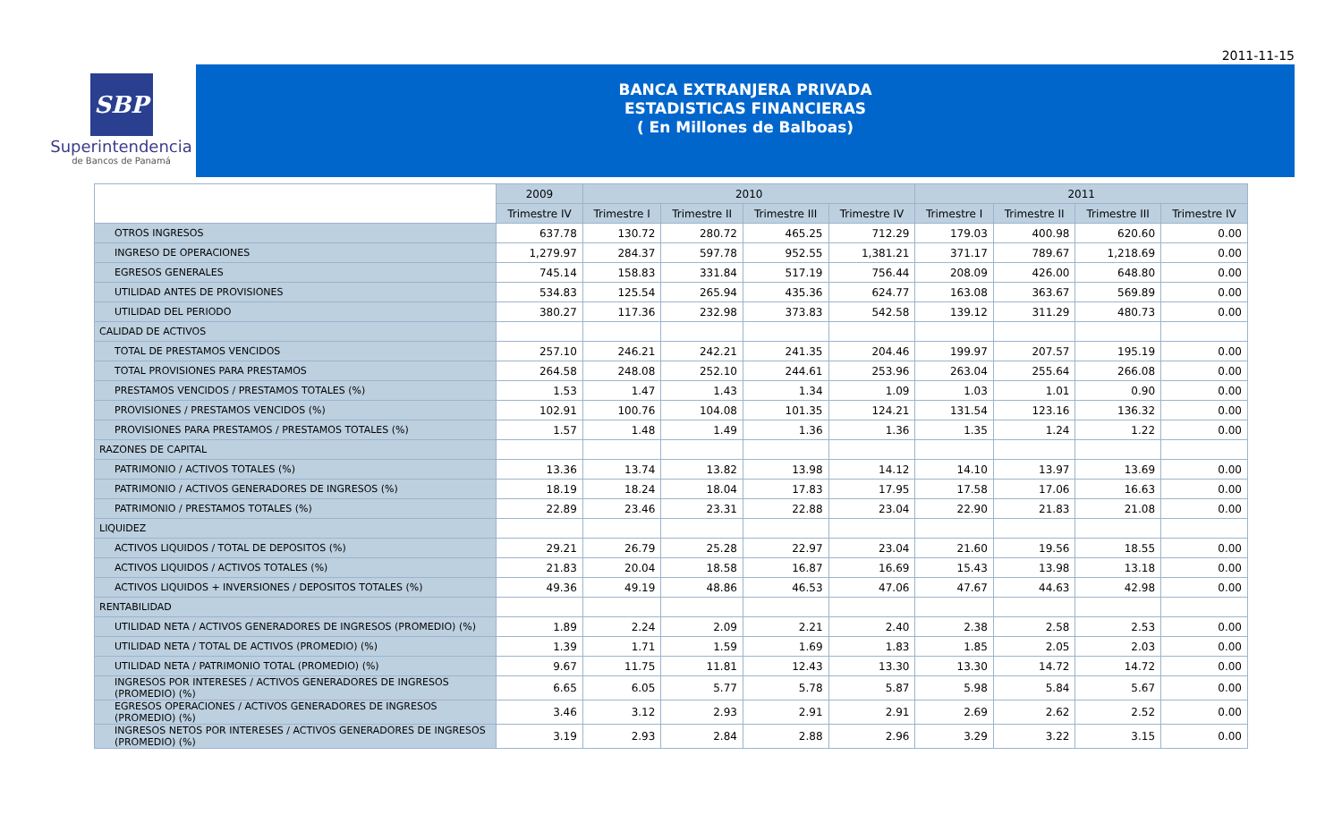2011-11-15
SBP
Superintendencia
de Bancos de Panamá
BANCA EXTRANJERA PRIVADA
ESTADISTICAS FINANCIERAS
( En Millones de Balboas)
| | 2009 | 2010 | | | | 2011 | | | |
| --- | --- | --- | --- | --- | --- | --- | --- | --- | --- |
| | Trimestre IV | Trimestre I | Trimestre II | Trimestre III | Trimestre IV | Trimestre I | Trimestre II | Trimestre III | Trimestre IV |
| OTROS INGRESOS | 637.78 | 130.72 | 280.72 | 465.25 | 712.29 | 179.03 | 400.98 | 620.60 | 0.00 |
| INGRESO DE OPERACIONES | 1,279.97 | 284.37 | 597.78 | 952.55 | 1,381.21 | 371.17 | 789.67 | 1,218.69 | 0.00 |
| EGRESOS GENERALES | 745.14 | 158.83 | 331.84 | 517.19 | 756.44 | 208.09 | 426.00 | 648.80 | 0.00 |
| UTILIDAD ANTES DE PROVISIONES | 534.83 | 125.54 | 265.94 | 435.36 | 624.77 | 163.08 | 363.67 | 569.89 | 0.00 |
| UTILIDAD DEL PERIODO | 380.27 | 117.36 | 232.98 | 373.83 | 542.58 | 139.12 | 311.29 | 480.73 | 0.00 |
| CALIDAD DE ACTIVOS | | | | | | | | | |
| TOTAL DE PRESTAMOS VENCIDOS | 257.10 | 246.21 | 242.21 | 241.35 | 204.46 | 199.97 | 207.57 | 195.19 | 0.00 |
| TOTAL PROVISIONES PARA PRESTAMOS | 264.58 | 248.08 | 252.10 | 244.61 | 253.96 | 263.04 | 255.64 | 266.08 | 0.00 |
| PRESTAMOS VENCIDOS / PRESTAMOS TOTALES (%) | 1.53 | 1.47 | 1.43 | 1.34 | 1.09 | 1.03 | 1.01 | 0.90 | 0.00 |
| PROVISIONES / PRESTAMOS VENCIDOS (%) | 102.91 | 100.76 | 104.08 | 101.35 | 124.21 | 131.54 | 123.16 | 136.32 | 0.00 |
| PROVISIONES PARA PRESTAMOS / PRESTAMOS TOTALES (%) | 1.57 | 1.48 | 1.49 | 1.36 | 1.36 | 1.35 | 1.24 | 1.22 | 0.00 |
| RAZONES DE CAPITAL | | | | | | | | | |
| PATRIMONIO / ACTIVOS TOTALES (%) | 13.36 | 13.74 | 13.82 | 13.98 | 14.12 | 14.10 | 13.97 | 13.69 | 0.00 |
| PATRIMONIO / ACTIVOS GENERADORES DE INGRESOS (%) | 18.19 | 18.24 | 18.04 | 17.83 | 17.95 | 17.58 | 17.06 | 16.63 | 0.00 |
| PATRIMONIO / PRESTAMOS TOTALES (%) | 22.89 | 23.46 | 23.31 | 22.88 | 23.04 | 22.90 | 21.83 | 21.08 | 0.00 |
| LIQUIDEZ | | | | | | | | | |
| ACTIVOS LIQUIDOS / TOTAL DE DEPOSITOS (%) | 29.21 | 26.79 | 25.28 | 22.97 | 23.04 | 21.60 | 19.56 | 18.55 | 0.00 |
| ACTIVOS LIQUIDOS / ACTIVOS TOTALES (%) | 21.83 | 20.04 | 18.58 | 16.87 | 16.69 | 15.43 | 13.98 | 13.18 | 0.00 |
| ACTIVOS LIQUIDOS + INVERSIONES / DEPOSITOS TOTALES (%) | 49.36 | 49.19 | 48.86 | 46.53 | 47.06 | 47.67 | 44.63 | 42.98 | 0.00 |
| RENTABILIDAD | | | | | | | | | |
| UTILIDAD NETA / ACTIVOS GENERADORES DE INGRESOS (PROMEDIO) (%) | 1.89 | 2.24 | 2.09 | 2.21 | 2.40 | 2.38 | 2.58 | 2.53 | 0.00 |
| UTILIDAD NETA / TOTAL DE ACTIVOS (PROMEDIO) (%) | 1.39 | 1.71 | 1.59 | 1.69 | 1.83 | 1.85 | 2.05 | 2.03 | 0.00 |
| UTILIDAD NETA / PATRIMONIO TOTAL (PROMEDIO) (%) | 9.67 | 11.75 | 11.81 | 12.43 | 13.30 | 13.30 | 14.72 | 14.72 | 0.00 |
| INGRESOS POR INTERESES / ACTIVOS GENERADORES DE INGRESOS (PROMEDIO) (%) | 6.65 | 6.05 | 5.77 | 5.78 | 5.87 | 5.98 | 5.84 | 5.67 | 0.00 |
| EGRESOS OPERACIONES / ACTIVOS GENERADORES DE INGRESOS (PROMEDIO) (%) | 3.46 | 3.12 | 2.93 | 2.91 | 2.91 | 2.69 | 2.62 | 2.52 | 0.00 |
| INGRESOS NETOS POR INTERESES / ACTIVOS GENERADORES DE INGRESOS (PROMEDIO) (%) | 3.19 | 2.93 | 2.84 | 2.88 | 2.96 | 3.29 | 3.22 | 3.15 | 0.00 |